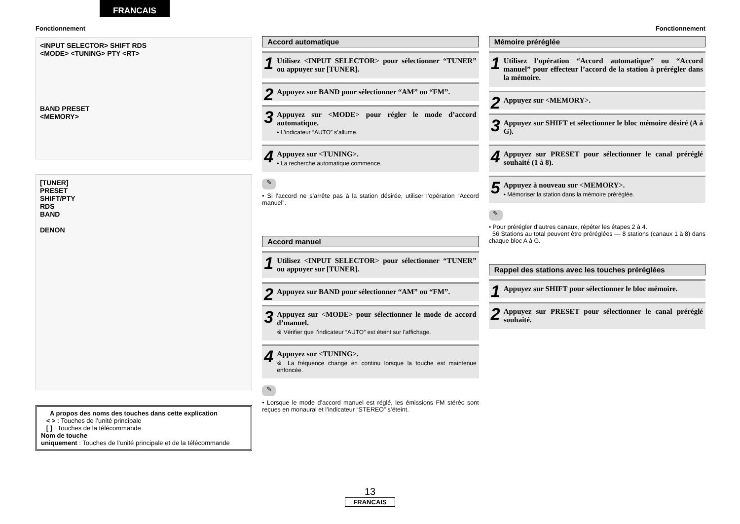FRANCAIS
Fonctionnement Fonctionnement
<INPUT SELECTOR> SHIFT RDS
<MODE> <TUNING> PTY <RT>
BAND PRESET
<MEMORY>
[TUNER]
PRESET
SHIFT/PTY
RDS
BAND
DENON
A propos des noms des touches dans cette explication
< > : Touches de l’unité principale
[ ] : Touches de la télécommande
Nom de touche
uniquement : Touches de l’unité principale et de la télécommande
Accord automatique
1 Utilisez <INPUT SELECTOR> pour sélectionner “TUNER” ou appuyer sur [TUNER].
2 Appuyez sur BAND pour sélectionner “AM” ou “FM”.
3 Appuyez sur <MODE> pour régler le mode d’accord automatique.
• L’indicateur “AUTO” s’allume.
4 Appuyez sur <TUNING>.
• La recherche automatique commence.
✎
• Si l’accord ne s’arrête pas à la station désirée, utiliser l’opération “Accord manuel”.
Accord manuel
1 Utilisez <INPUT SELECTOR> pour sélectionner “TUNER” ou appuyer sur [TUNER].
2 Appuyez sur BAND pour sélectionner “AM” ou “FM”.
3 Appuyez sur <MODE> pour sélectionner le mode de accord d’manuel.
※ Vérifier que l’indicateur “AUTO” est éteint sur l’affichage.
4 Appuyez sur <TUNING>.
※ La fréquence change en continu lorsque la touche est maintenue enfoncée.
✎
• Lorsque le mode d’accord manuel est réglé, les émissions FM stéréo sont reçues en monaural et l’indicateur “STEREO” s’éteint.
Mémoire préréglée
1 Utilisez l’opération “Accord automatique” ou “Accord manuel” pour effecteur l’accord de la station à prérégler dans la mémoire.
2 Appuyez sur <MEMORY>.
3 Appuyez sur SHIFT et sélectionner le bloc mémoire désiré (A à G).
4 Appuyez sur PRESET pour sélectionner le canal préréglé souhaité (1 à 8).
5 Appuyez à nouveau sur <MEMORY>.
• Mémoriser la station dans la mémoire préréglée.
✎
• Pour prérégler d’autres canaux, répéter les étapes 2 à 4.
56 Stations au total peuvent être préréglées — 8 stations (canaux 1 à 8) dans chaque bloc A à G.
Rappel des stations avec les touches préréglées
1 Appuyez sur SHIFT pour sélectionner le bloc mémoire.
2 Appuyez sur PRESET pour sélectionner le canal préréglé souhaité.
13
FRANCAIS